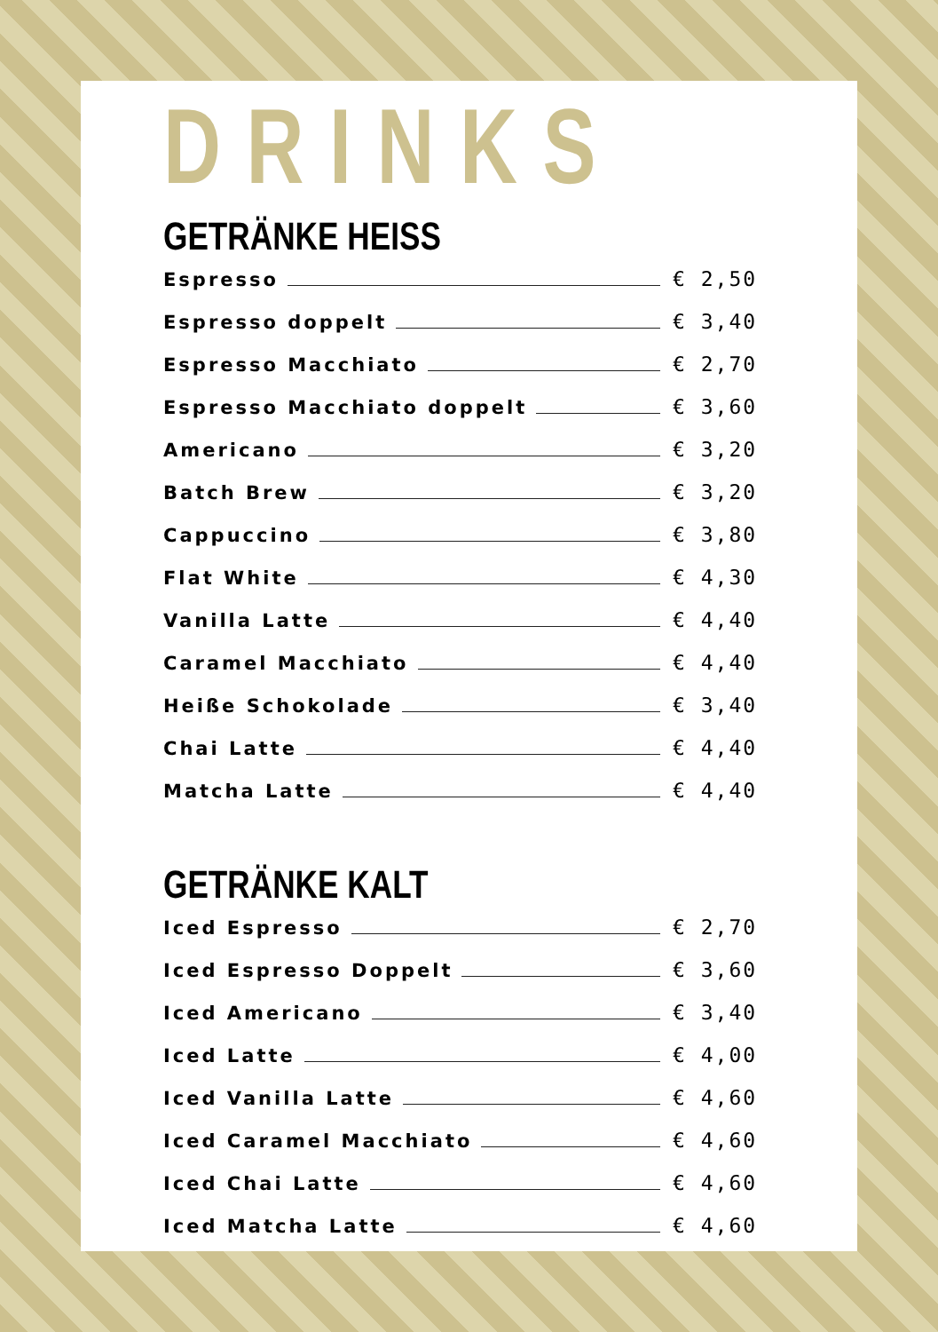DRINKS
GETRÄNKE HEISS
Espresso € 2,50
Espresso doppelt € 3,40
Espresso Macchiato € 2,70
Espresso Macchiato doppelt € 3,60
Americano € 3,20
Batch Brew € 3,20
Cappuccino € 3,80
Flat White € 4,30
Vanilla Latte € 4,40
Caramel Macchiato € 4,40
Heiße Schokolade € 3,40
Chai Latte € 4,40
Matcha Latte € 4,40
GETRÄNKE KALT
Iced Espresso € 2,70
Iced Espresso Doppelt € 3,60
Iced Americano € 3,40
Iced Latte € 4,00
Iced Vanilla Latte € 4,60
Iced Caramel Macchiato € 4,60
Iced Chai Latte € 4,60
Iced Matcha Latte € 4,60